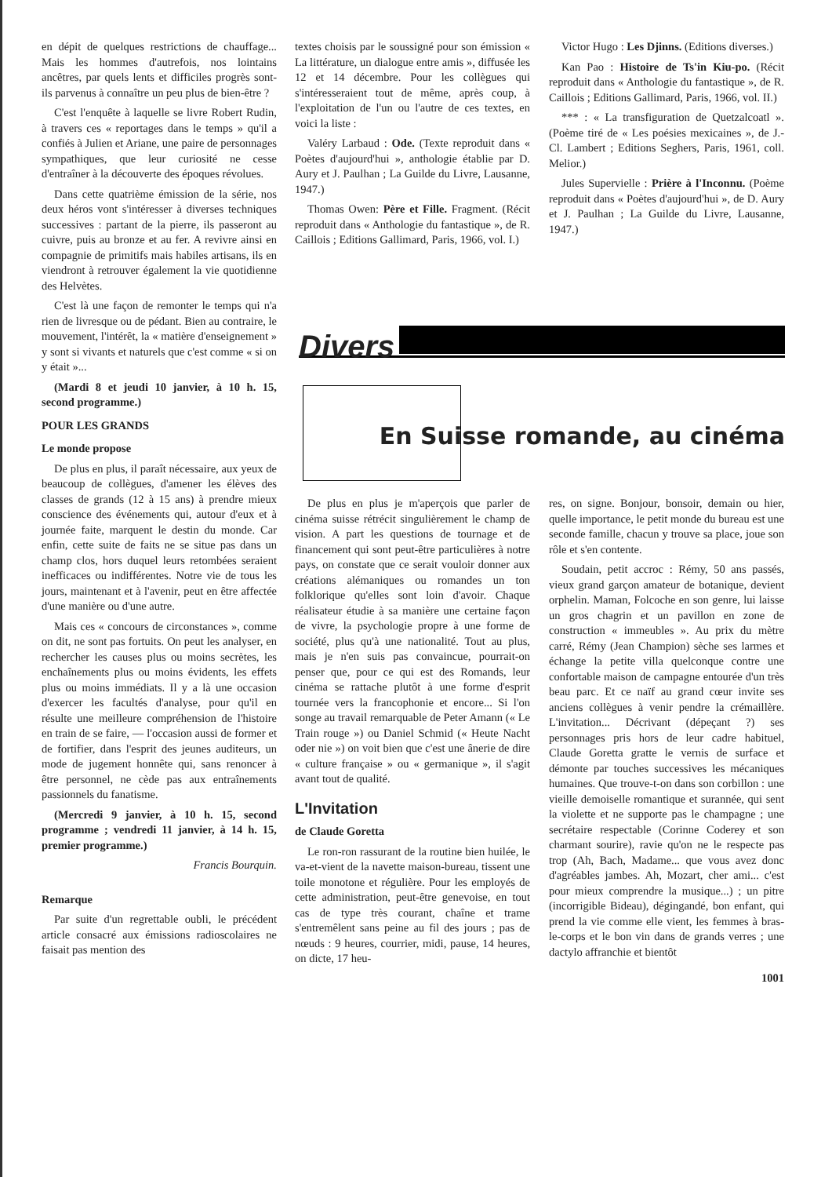en dépit de quelques restrictions de chauffage... Mais les hommes d'autrefois, nos lointains ancêtres, par quels lents et difficiles progrès sont-ils parvenus à connaître un peu plus de bien-être ?
C'est l'enquête à laquelle se livre Robert Rudin, à travers ces « reportages dans le temps » qu'il a confiés à Julien et Ariane, une paire de personnages sympathiques, que leur curiosité ne cesse d'entraîner à la découverte des époques révolues.
Dans cette quatrième émission de la série, nos deux héros vont s'intéresser à diverses techniques successives : partant de la pierre, ils passeront au cuivre, puis au bronze et au fer. A revivre ainsi en compagnie de primitifs mais habiles artisans, ils en viendront à retrouver également la vie quotidienne des Helvètes.
C'est là une façon de remonter le temps qui n'a rien de livresque ou de pédant. Bien au contraire, le mouvement, l'intérêt, la « matière d'enseignement » y sont si vivants et naturels que c'est comme « si on y était »...
(Mardi 8 et jeudi 10 janvier, à 10 h. 15, second programme.)
POUR LES GRANDS
Le monde propose
De plus en plus, il paraît nécessaire, aux yeux de beaucoup de collègues, d'amener les élèves des classes de grands (12 à 15 ans) à prendre mieux conscience des événements qui, autour d'eux et à journée faite, marquent le destin du monde. Car enfin, cette suite de faits ne se situe pas dans un champ clos, hors duquel leurs retombées seraient inefficaces ou indifférentes. Notre vie de tous les jours, maintenant et à l'avenir, peut en être affectée d'une manière ou d'une autre.
Mais ces « concours de circonstances », comme on dit, ne sont pas fortuits. On peut les analyser, en rechercher les causes plus ou moins secrètes, les enchaînements plus ou moins évidents, les effets plus ou moins immédiats. Il y a là une occasion d'exercer les facultés d'analyse, pour qu'il en résulte une meilleure compréhension de l'histoire en train de se faire, — l'occasion aussi de former et de fortifier, dans l'esprit des jeunes auditeurs, un mode de jugement honnête qui, sans renoncer à être personnel, ne cède pas aux entraînements passionnels du fanatisme.
(Mercredi 9 janvier, à 10 h. 15, second programme ; vendredi 11 janvier, à 14 h. 15, premier programme.)
Francis Bourquin.
Remarque
Par suite d'un regrettable oubli, le précédent article consacré aux émissions radioscolaires ne faisait pas mention des
textes choisis par le soussigné pour son émission « La littérature, un dialogue entre amis », diffusée les 12 et 14 décembre. Pour les collègues qui s'intéresseraient tout de même, après coup, à l'exploitation de l'un ou l'autre de ces textes, en voici la liste :
Valéry Larbaud : Ode. (Texte reproduit dans « Poètes d'aujourd'hui », anthologie établie par D. Aury et J. Paulhan ; La Guilde du Livre, Lausanne, 1947.)
Thomas Owen: Père et Fille. Fragment. (Récit reproduit dans « Anthologie du fantastique », de R. Caillois ; Editions Gallimard, Paris, 1966, vol. I.)
Victor Hugo : Les Djinns. (Editions diverses.)
Kan Pao : Histoire de Ts'in Kiu-po. (Récit reproduit dans « Anthologie du fantastique », de R. Caillois ; Editions Gallimard, Paris, 1966, vol. II.)
*** : « La transfiguration de Quetzalcoatl ». (Poème tiré de « Les poésies mexicaines », de J.-Cl. Lambert ; Editions Seghers, Paris, 1961, coll. Melior.)
Jules Supervielle : Prière à l'Inconnu. (Poème reproduit dans « Poètes d'aujourd'hui », de D. Aury et J. Paulhan ; La Guilde du Livre, Lausanne, 1947.)
Divers
En Suisse romande, au cinéma
De plus en plus je m'aperçois que parler de cinéma suisse rétrécit singulièrement le champ de vision. A part les questions de tournage et de financement qui sont peut-être particulières à notre pays, on constate que ce serait vouloir donner aux créations alémaniques ou romandes un ton folklorique qu'elles sont loin d'avoir. Chaque réalisateur étudie à sa manière une certaine façon de vivre, la psychologie propre à une forme de société, plus qu'à une nationalité. Tout au plus, mais je n'en suis pas convaincue, pourrait-on penser que, pour ce qui est des Romands, leur cinéma se rattache plutôt à une forme d'esprit tournée vers la francophonie et encore... Si l'on songe au travail remarquable de Peter Amann (« Le Train rouge ») ou Daniel Schmid (« Heute Nacht oder nie ») on voit bien que c'est une ânerie de dire « culture française » ou « germanique », il s'agit avant tout de qualité.
L'Invitation
de Claude Goretta
Le ron-ron rassurant de la routine bien huilée, le va-et-vient de la navette maison-bureau, tissent une toile monotone et régulière. Pour les employés de cette administration, peut-être genevoise, en tout cas de type très courant, chaîne et trame s'entremêlent sans peine au fil des jours ; pas de nœuds : 9 heures, courrier, midi, pause, 14 heures, on dicte, 17 heu-
res, on signe. Bonjour, bonsoir, demain ou hier, quelle importance, le petit monde du bureau est une seconde famille, chacun y trouve sa place, joue son rôle et s'en contente.
Soudain, petit accroc : Rémy, 50 ans passés, vieux grand garçon amateur de botanique, devient orphelin. Maman, Folcoche en son genre, lui laisse un gros chagrin et un pavillon en zone de construction « immeubles ». Au prix du mètre carré, Rémy (Jean Champion) sèche ses larmes et échange la petite villa quelconque contre une confortable maison de campagne entourée d'un très beau parc. Et ce naïf au grand cœur invite ses anciens collègues à venir pendre la crémaillère. L'invitation... Décrivant (dépeçant ?) ses personnages pris hors de leur cadre habituel, Claude Goretta gratte le vernis de surface et démonte par touches successives les mécaniques humaines. Que trouve-t-on dans son corbillon : une vieille demoiselle romantique et surannée, qui sent la violette et ne supporte pas le champagne ; une secrétaire respectable (Corinne Coderey et son charmant sourire), ravie qu'on ne le respecte pas trop (Ah, Bach, Madame... que vous avez donc d'agréables jambes. Ah, Mozart, cher ami... c'est pour mieux comprendre la musique...) ; un pitre (incorrigible Bideau), dégingandé, bon enfant, qui prend la vie comme elle vient, les femmes à bras-le-corps et le bon vin dans de grands verres ; une dactylo affranchie et bientôt
1001